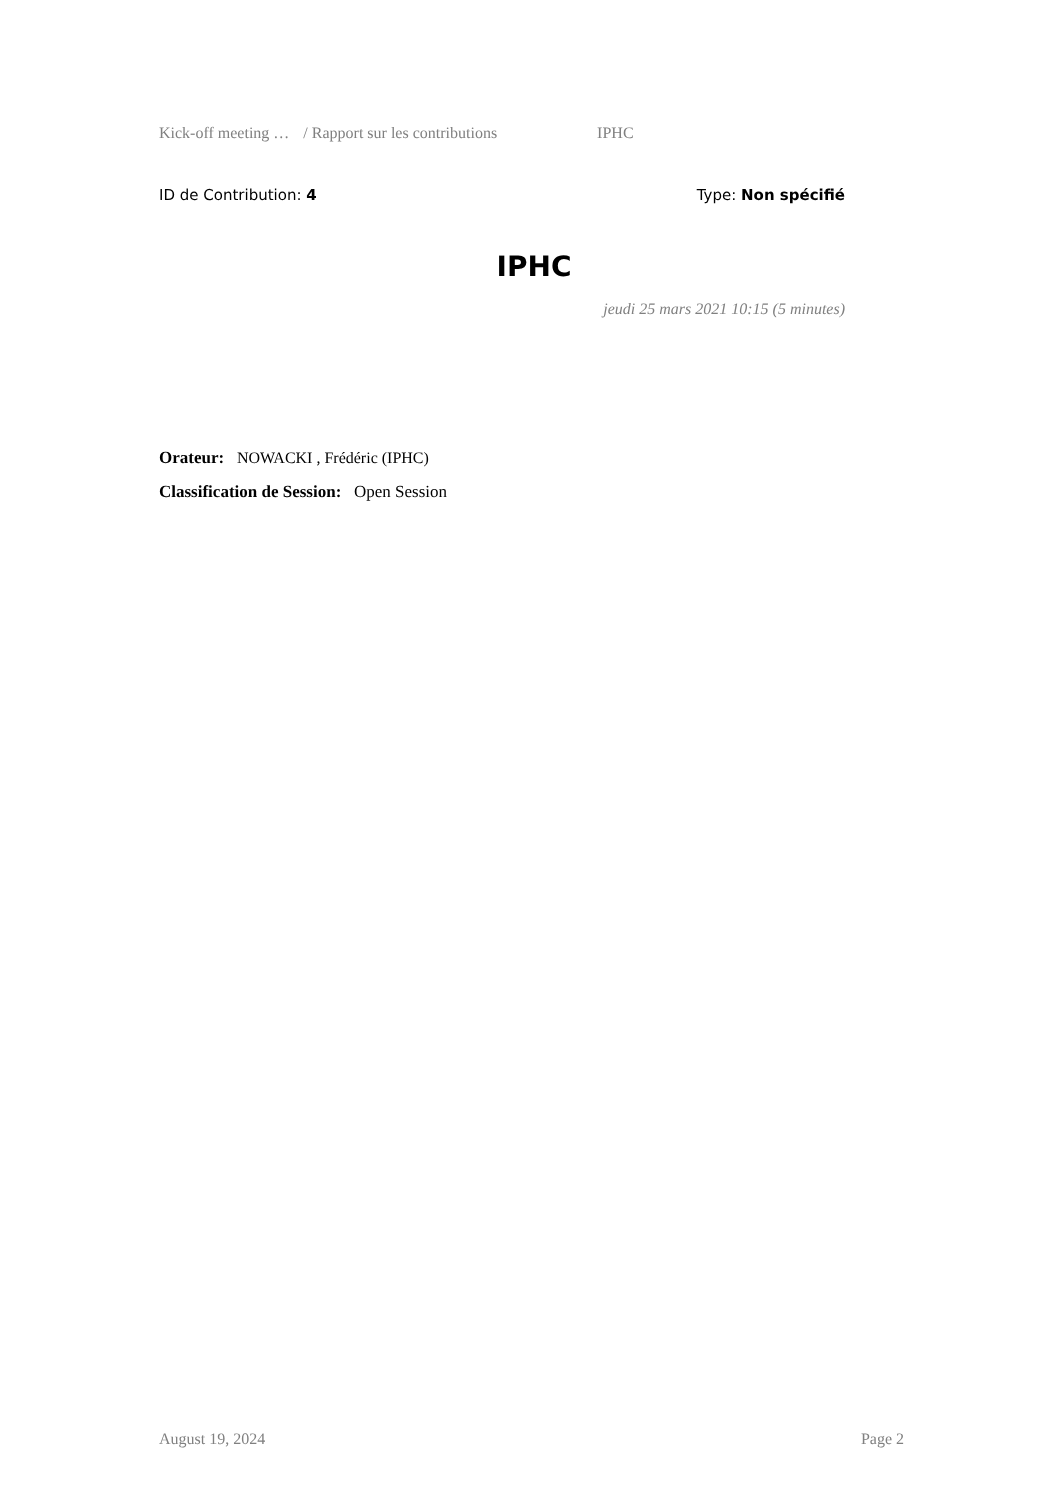Kick-off meeting … / Rapport sur les contributions IPHC
ID de Contribution: 4 Type: Non spécifié
IPHC
jeudi 25 mars 2021 10:15 (5 minutes)
Orateur: NOWACKI , Frédéric (IPHC)
Classification de Session: Open Session
August 19, 2024 Page 2